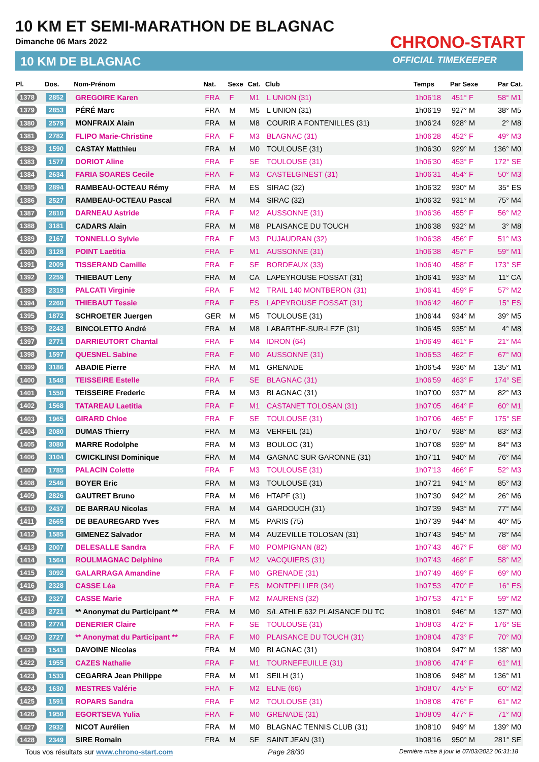10 KM ET SEMI-MARATHON DE BLAGNAC
Dimanche 06 Mars 2022
10 KM DE BLAGNAC
CHRONO-START
OFFICIAL TIMEKEEPER
| Pl. | Dos. | Nom-Prénom | Nat. | Sexe | Cat. | Club | Temps | Par Sexe | Par Cat. |
| --- | --- | --- | --- | --- | --- | --- | --- | --- | --- |
| 1378 | 2852 | GREGOIRE Karen | FRA | F | M1 | L UNION (31) | 1h06'18 | 451° F | 58° M1 |
| 1379 | 2853 | PÉRÉ Marc | FRA | M | M5 | L UNION (31) | 1h06'19 | 927° M | 38° M5 |
| 1380 | 2579 | MONFRAIX Alain | FRA | M | M8 | COURIR A FONTENILLES (31) | 1h06'24 | 928° M | 2° M8 |
| 1381 | 2782 | FLIPO Marie-Christine | FRA | F | M3 | BLAGNAC (31) | 1h06'28 | 452° F | 49° M3 |
| 1382 | 1590 | CASTAY Matthieu | FRA | M | M0 | TOULOUSE (31) | 1h06'30 | 929° M | 136° M0 |
| 1383 | 1577 | DORIOT Aline | FRA | F | SE | TOULOUSE (31) | 1h06'30 | 453° F | 172° SE |
| 1384 | 2634 | FARIA SOARES Cecile | FRA | F | M3 | CASTELGINEST (31) | 1h06'31 | 454° F | 50° M3 |
| 1385 | 2894 | RAMBEAU-OCTEAU Rémy | FRA | M | ES | SIRAC (32) | 1h06'32 | 930° M | 35° ES |
| 1386 | 2527 | RAMBEAU-OCTEAU Pascal | FRA | M | M4 | SIRAC (32) | 1h06'32 | 931° M | 75° M4 |
| 1387 | 2810 | DARNEAU Astride | FRA | F | M2 | AUSSONNE (31) | 1h06'36 | 455° F | 56° M2 |
| 1388 | 3181 | CADARS Alain | FRA | M | M8 | PLAISANCE DU TOUCH | 1h06'38 | 932° M | 3° M8 |
| 1389 | 2167 | TONNELLO Sylvie | FRA | F | M3 | PUJAUDRAN (32) | 1h06'38 | 456° F | 51° M3 |
| 1390 | 3128 | POINT Laetitia | FRA | F | M1 | AUSSONNE (31) | 1h06'38 | 457° F | 59° M1 |
| 1391 | 2009 | TISSERAND Camille | FRA | F | SE | BORDEAUX (33) | 1h06'40 | 458° F | 173° SE |
| 1392 | 2259 | THIEBAUT Leny | FRA | M | CA | LAPEYROUSE FOSSAT (31) | 1h06'41 | 933° M | 11° CA |
| 1393 | 2319 | PALCATI Virginie | FRA | F | M2 | TRAIL 140 MONTBERON (31) | 1h06'41 | 459° F | 57° M2 |
| 1394 | 2260 | THIEBAUT Tessie | FRA | F | ES | LAPEYROUSE FOSSAT (31) | 1h06'42 | 460° F | 15° ES |
| 1395 | 1872 | SCHROETER Juergen | GER | M | M5 | TOULOUSE (31) | 1h06'44 | 934° M | 39° M5 |
| 1396 | 2243 | BINCOLETTO André | FRA | M | M8 | LABARTHE-SUR-LEZE (31) | 1h06'45 | 935° M | 4° M8 |
| 1397 | 2771 | DARRIEUTORT Chantal | FRA | F | M4 | IDRON (64) | 1h06'49 | 461° F | 21° M4 |
| 1398 | 1597 | QUESNEL Sabine | FRA | F | M0 | AUSSONNE (31) | 1h06'53 | 462° F | 67° M0 |
| 1399 | 3186 | ABADIE Pierre | FRA | M | M1 | GRENADE | 1h06'54 | 936° M | 135° M1 |
| 1400 | 1548 | TEISSEIRE Estelle | FRA | F | SE | BLAGNAC (31) | 1h06'59 | 463° F | 174° SE |
| 1401 | 1550 | TEISSEIRE Frederic | FRA | M | M3 | BLAGNAC (31) | 1h07'00 | 937° M | 82° M3 |
| 1402 | 1568 | TATAREAU Laetitia | FRA | F | M1 | CASTANET TOLOSAN (31) | 1h07'05 | 464° F | 60° M1 |
| 1403 | 1965 | GIRARD Chloe | FRA | F | SE | TOULOUSE (31) | 1h07'06 | 465° F | 175° SE |
| 1404 | 2080 | DUMAS Thierry | FRA | M | M3 | VERFEIL (31) | 1h07'07 | 938° M | 83° M3 |
| 1405 | 3080 | MARRE Rodolphe | FRA | M | M3 | BOULOC (31) | 1h07'08 | 939° M | 84° M3 |
| 1406 | 3104 | CWICKLINSI Dominique | FRA | M | M4 | GAGNAC SUR GARONNE (31) | 1h07'11 | 940° M | 76° M4 |
| 1407 | 1785 | PALACIN Colette | FRA | F | M3 | TOULOUSE (31) | 1h07'13 | 466° F | 52° M3 |
| 1408 | 2546 | BOYER Eric | FRA | M | M3 | TOULOUSE (31) | 1h07'21 | 941° M | 85° M3 |
| 1409 | 2826 | GAUTRET Bruno | FRA | M | M6 | HTAPF (31) | 1h07'30 | 942° M | 26° M6 |
| 1410 | 2437 | DE BARRAU Nicolas | FRA | M | M4 | GARDOUCH (31) | 1h07'39 | 943° M | 77° M4 |
| 1411 | 2665 | DE BEAUREGARD Yves | FRA | M | M5 | PARIS (75) | 1h07'39 | 944° M | 40° M5 |
| 1412 | 1585 | GIMENEZ Salvador | FRA | M | M4 | AUZEVILLE TOLOSAN (31) | 1h07'43 | 945° M | 78° M4 |
| 1413 | 2007 | DELESALLE Sandra | FRA | F | M0 | POMPIGNAN (82) | 1h07'43 | 467° F | 68° M0 |
| 1414 | 1564 | ROULMAGNAC Delphine | FRA | F | M2 | VACQUIERS (31) | 1h07'43 | 468° F | 58° M2 |
| 1415 | 3092 | GALARRAGA Amandine | FRA | F | M0 | GRENADE (31) | 1h07'49 | 469° F | 69° M0 |
| 1416 | 2328 | CASSE Léa | FRA | F | ES | MONTPELLIER (34) | 1h07'53 | 470° F | 16° ES |
| 1417 | 2327 | CASSE Marie | FRA | F | M2 | MAURENS (32) | 1h07'53 | 471° F | 59° M2 |
| 1418 | 2721 | ** Anonymat du Participant ** | FRA | M | M0 | S/L ATHLE 632 PLAISANCE DU TC | 1h08'01 | 946° M | 137° M0 |
| 1419 | 2774 | DENERIER Claire | FRA | F | SE | TOULOUSE (31) | 1h08'03 | 472° F | 176° SE |
| 1420 | 2727 | ** Anonymat du Participant ** | FRA | F | M0 | PLAISANCE DU TOUCH (31) | 1h08'04 | 473° F | 70° M0 |
| 1421 | 1541 | DAVOINE Nicolas | FRA | M | M0 | BLAGNAC (31) | 1h08'04 | 947° M | 138° M0 |
| 1422 | 1955 | CAZES Nathalie | FRA | F | M1 | TOURNEFEUILLE (31) | 1h08'06 | 474° F | 61° M1 |
| 1423 | 1533 | CEGARRA Jean Philippe | FRA | M | M1 | SEILH (31) | 1h08'06 | 948° M | 136° M1 |
| 1424 | 1630 | MESTRES Valérie | FRA | F | M2 | ELNE (66) | 1h08'07 | 475° F | 60° M2 |
| 1425 | 1591 | ROPARS Sandra | FRA | F | M2 | TOULOUSE (31) | 1h08'08 | 476° F | 61° M2 |
| 1426 | 1950 | EGORTSEVA Yulia | FRA | F | M0 | GRENADE (31) | 1h08'09 | 477° F | 71° M0 |
| 1427 | 2932 | NICOT Aurélien | FRA | M | M0 | BLAGNAC TENNIS CLUB (31) | 1h08'10 | 949° M | 139° M0 |
| 1428 | 2349 | SIRE Romain | FRA | M | SE | SAINT JEAN (31) | 1h08'16 | 950° M | 281° SE |
Tous vos résultats sur www.chrono-start.com Page 28/30 Dernière mise à jour le 07/03/2022 06:31:18